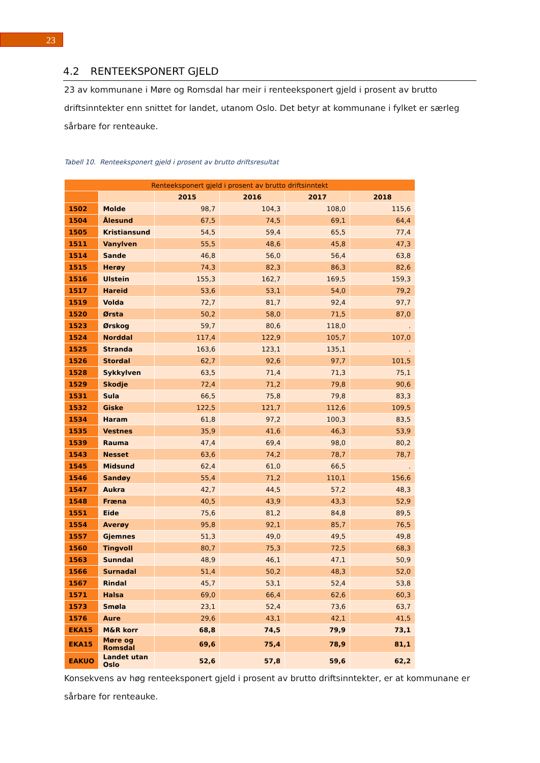23
4.2 RENTEEKSPONERT GJELD
23 av kommunane i Møre og Romsdal har meir i renteeksponert gjeld i prosent av brutto driftsinntekter enn snittet for landet, utanom Oslo. Det betyr at kommunane i fylket er særleg sårbare for renteauke.
Tabell 10. Renteeksponert gjeld i prosent av brutto driftsresultat
| Renteeksponert gjeld i prosent av brutto driftsinntekt | | | | | |
| --- | --- | --- | --- | --- | --- |
| | | 2015 | 2016 | 2017 | 2018 |
| 1502 | Molde | 98,7 | 104,3 | 108,0 | 115,6 |
| 1504 | Ålesund | 67,5 | 74,5 | 69,1 | 64,4 |
| 1505 | Kristiansund | 54,5 | 59,4 | 65,5 | 77,4 |
| 1511 | Vanylven | 55,5 | 48,6 | 45,8 | 47,3 |
| 1514 | Sande | 46,8 | 56,0 | 56,4 | 63,8 |
| 1515 | Herøy | 74,3 | 82,3 | 86,3 | 82,6 |
| 1516 | Ulstein | 155,3 | 162,7 | 169,5 | 159,3 |
| 1517 | Hareid | 53,6 | 53,1 | 54,0 | 79,2 |
| 1519 | Volda | 72,7 | 81,7 | 92,4 | 97,7 |
| 1520 | Ørsta | 50,2 | 58,0 | 71,5 | 87,0 |
| 1523 | Ørskog | 59,7 | 80,6 | 118,0 | . |
| 1524 | Norddal | 117,4 | 122,9 | 105,7 | 107,0 |
| 1525 | Stranda | 163,6 | 123,1 | 135,1 | . |
| 1526 | Stordal | 62,7 | 92,6 | 97,7 | 101,5 |
| 1528 | Sykkylven | 63,5 | 71,4 | 71,3 | 75,1 |
| 1529 | Skodje | 72,4 | 71,2 | 79,8 | 90,6 |
| 1531 | Sula | 66,5 | 75,8 | 79,8 | 83,3 |
| 1532 | Giske | 122,5 | 121,7 | 112,6 | 109,5 |
| 1534 | Haram | 61,8 | 97,2 | 100,3 | 83,5 |
| 1535 | Vestnes | 35,9 | 41,6 | 46,3 | 53,9 |
| 1539 | Rauma | 47,4 | 69,4 | 98,0 | 80,2 |
| 1543 | Nesset | 63,6 | 74,2 | 78,7 | 78,7 |
| 1545 | Midsund | 62,4 | 61,0 | 66,5 | . |
| 1546 | Sandøy | 55,4 | 71,2 | 110,1 | 156,6 |
| 1547 | Aukra | 42,7 | 44,5 | 57,2 | 48,3 |
| 1548 | Fræna | 40,5 | 43,9 | 43,3 | 52,9 |
| 1551 | Eide | 75,6 | 81,2 | 84,8 | 89,5 |
| 1554 | Averøy | 95,8 | 92,1 | 85,7 | 76,5 |
| 1557 | Gjemnes | 51,3 | 49,0 | 49,5 | 49,8 |
| 1560 | Tingvoll | 80,7 | 75,3 | 72,5 | 68,3 |
| 1563 | Sunndal | 48,9 | 46,1 | 47,1 | 50,9 |
| 1566 | Surnadal | 51,4 | 50,2 | 48,3 | 52,0 |
| 1567 | Rindal | 45,7 | 53,1 | 52,4 | 53,8 |
| 1571 | Halsa | 69,0 | 66,4 | 62,6 | 60,3 |
| 1573 | Smøla | 23,1 | 52,4 | 73,6 | 63,7 |
| 1576 | Aure | 29,6 | 43,1 | 42,1 | 41,5 |
| EKA15 | M&R korr | 68,8 | 74,5 | 79,9 | 73,1 |
| EKA15 | Møre og Romsdal | 69,6 | 75,4 | 78,9 | 81,1 |
| EAKUO | Landet utan Oslo | 52,6 | 57,8 | 59,6 | 62,2 |
Konsekvens av høg renteeksponert gjeld i prosent av brutto driftsinntekter, er at kommunane er sårbare for renteauke.